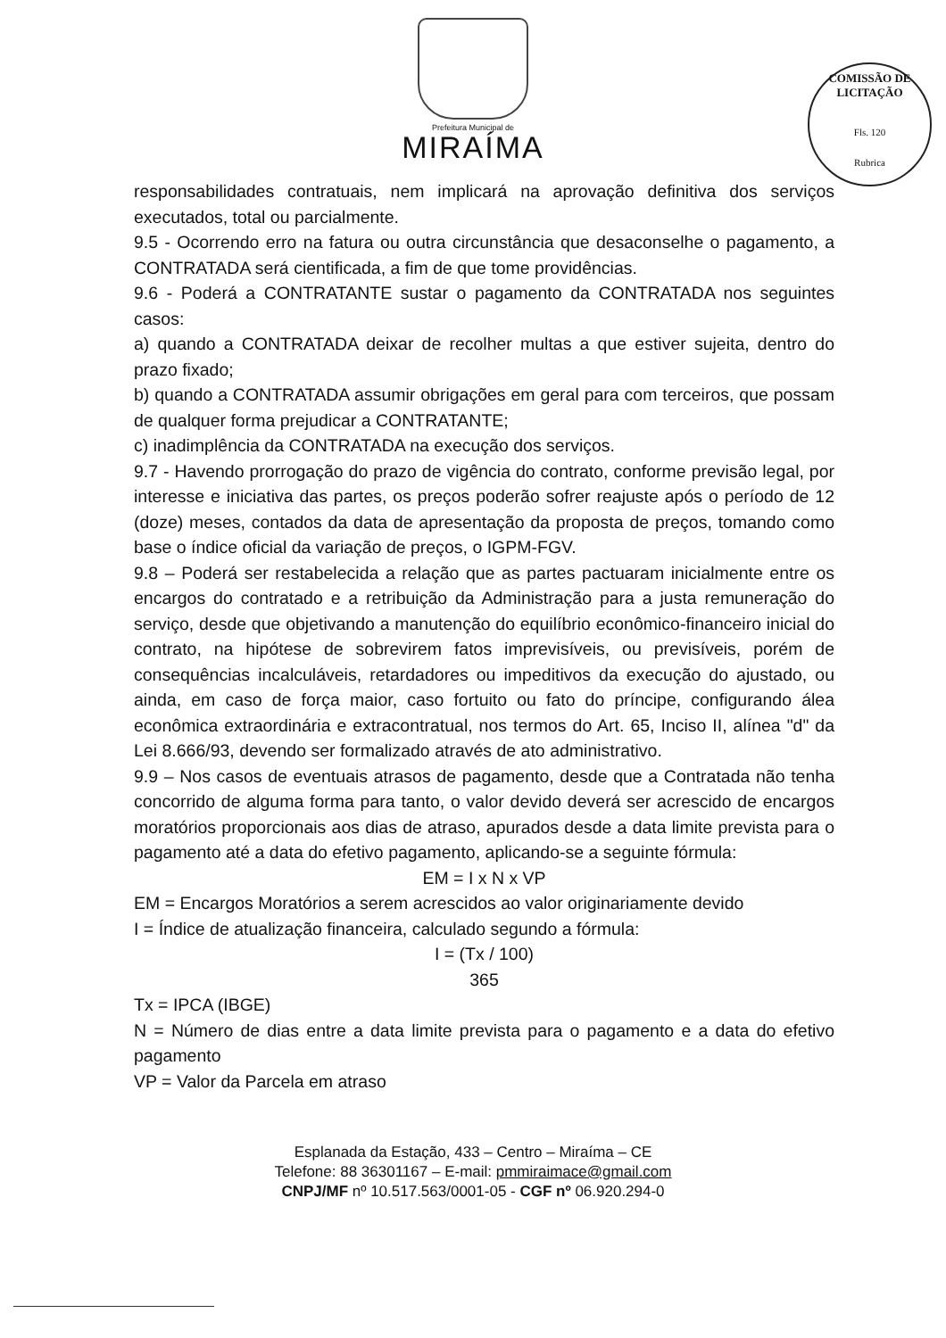Prefeitura Municipal de
MIRAÍMA
COMISSÃO DE LICITAÇÃO
Fls. 120
Rubrica
responsabilidades contratuais, nem implicará na aprovação definitiva dos serviços executados, total ou parcialmente.
9.5 - Ocorrendo erro na fatura ou outra circunstância que desaconselhe o pagamento, a CONTRATADA será cientificada, a fim de que tome providências.
9.6 - Poderá a CONTRATANTE sustar o pagamento da CONTRATADA nos seguintes casos:
a) quando a CONTRATADA deixar de recolher multas a que estiver sujeita, dentro do prazo fixado;
b) quando a CONTRATADA assumir obrigações em geral para com terceiros, que possam de qualquer forma prejudicar a CONTRATANTE;
c) inadimplência da CONTRATADA na execução dos serviços.
9.7 - Havendo prorrogação do prazo de vigência do contrato, conforme previsão legal, por interesse e iniciativa das partes, os preços poderão sofrer reajuste após o período de 12 (doze) meses, contados da data de apresentação da proposta de preços, tomando como base o índice oficial da variação de preços, o IGPM-FGV.
9.8 – Poderá ser restabelecida a relação que as partes pactuaram inicialmente entre os encargos do contratado e a retribuição da Administração para a justa remuneração do serviço, desde que objetivando a manutenção do equilíbrio econômico-financeiro inicial do contrato, na hipótese de sobrevirem fatos imprevisíveis, ou previsíveis, porém de consequências incalculáveis, retardadores ou impeditivos da execução do ajustado, ou ainda, em caso de força maior, caso fortuito ou fato do príncipe, configurando álea econômica extraordinária e extracontratual, nos termos do Art. 65, Inciso II, alínea "d" da Lei 8.666/93, devendo ser formalizado através de ato administrativo.
9.9 – Nos casos de eventuais atrasos de pagamento, desde que a Contratada não tenha concorrido de alguma forma para tanto, o valor devido deverá ser acrescido de encargos moratórios proporcionais aos dias de atraso, apurados desde a data limite prevista para o pagamento até a data do efetivo pagamento, aplicando-se a seguinte fórmula:
EM = I x N x VP
EM = Encargos Moratórios a serem acrescidos ao valor originariamente devido
I = Índice de atualização financeira, calculado segundo a fórmula:
I = (Tx / 100)
365
Tx = IPCA (IBGE)
N = Número de dias entre a data limite prevista para o pagamento e a data do efetivo pagamento
VP = Valor da Parcela em atraso
Esplanada da Estação, 433 – Centro – Miraíma – CE
Telefone: 88 36301167 – E-mail: pmmiraimace@gmail.com
CNPJ/MF nº 10.517.563/0001-05 - CGF nº 06.920.294-0